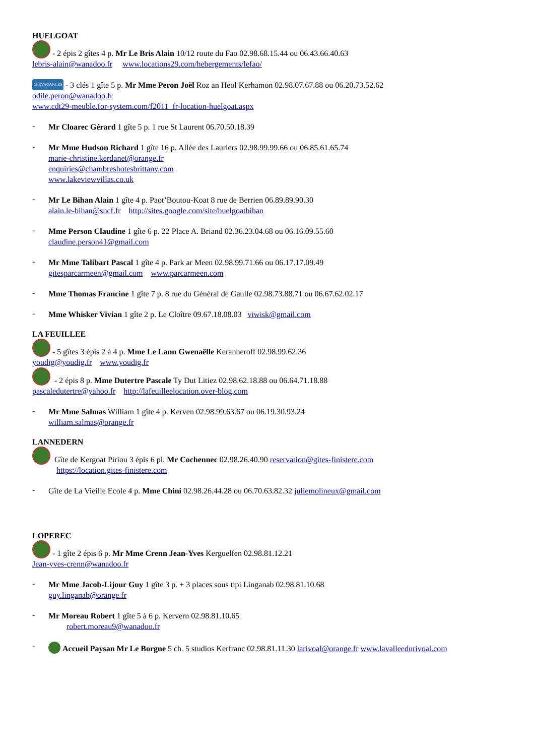HUELGOAT
- 2 épis 2 gîtes 4 p. Mr Le Bris Alain 10/12 route du Fao 02.98.68.15.44 ou 06.43.66.40.63
lebris-alain@wanadoo.fr www.locations29.com/hebergements/lefao/
CLÉVACANCES - 3 clés 1 gîte 5 p. Mr Mme Peron Joël Roz an Heol Kerhamon 02.98.07.67.88 ou 06.20.73.52.62
odile.peron@wanadoo.fr
www.cdt29-meuble.for-system.com/f2011_fr-location-huelgoat.aspx
-
Mr Cloarec Gérard 1 gîte 5 p. 1 rue St Laurent 06.70.50.18.39
-
Mr Mme Hudson Richard 1 gîte 16 p. Allée des Lauriers 02.98.99.99.66 ou 06.85.61.65.74
marie-christine.kerdanet@orange.fr
enquiries@chambreshotesbrittany.com
www.lakeviewvillas.co.uk
-
Mr Le Bihan Alain 1 gîte 4 p. Paot’Boutou-Koat 8 rue de Berrien 06.89.89.90.30
alain.le-bihan@sncf.fr http://sites.google.com/site/huelgoatbihan
-
Mme Person Claudine 1 gîte 6 p. 22 Place A. Briand 02.36.23.04.68 ou 06.16.09.55.60
claudine.person41@gmail.com
-
Mr Mme Talibart Pascal 1 gîte 4 p. Park ar Meen 02.98.99.71.66 ou 06.17.17.09.49
gitesparcarmeen@gmail.com www.parcarmeen.com
-
Mme Thomas Francine 1 gîte 7 p. 8 rue du Général de Gaulle 02.98.73.88.71 ou 06.67.62.02.17
-
Mme Whisker Vivian 1 gîte 2 p. Le Cloître 09.67.18.08.03 viwisk@gmail.com
LA FEUILLEE
- 5 gîtes 3 épis 2 à 4 p. Mme Le Lann Gwenaëlle Keranheroff 02.98.99.62.36
youdig@youdig.fr www.youdig.fr
- 2 épis 8 p. Mme Dutertre Pascale Ty Dut Litiez 02.98.62.18.88 ou 06.64.71.18.88
pascaledutertre@yahoo.fr http://lafeuilleelocation.over-blog.com
-
Mr Mme Salmas William 1 gîte 4 p. Kerven 02.98.99.63.67 ou 06.19.30.93.24
william.salmas@orange.fr
LANNEDERN
Gîte de Kergoat Piriou 3 épis 6 pl. Mr Cochennec 02.98.26.40.90 reservation@gites-finistere.com
https://location.gites-finistere.com
-
Gîte de La Vieille Ecole 4 p. Mme Chini 02.98.26.44.28 ou 06.70.63.82.32 juliemolineux@gmail.com
LOPEREC
- 1 gîte 2 épis 6 p. Mr Mme Crenn Jean-Yves Kerguelfen 02.98.81.12.21
Jean-yves-crenn@wanadoo.fr
-
Mr Mme Jacob-Lijour Guy 1 gîte 3 p. + 3 places sous tipi Linganab 02.98.81.10.68
guy.linganab@orange.fr
-
Mr Moreau Robert 1 gîte 5 à 6 p. Kervern 02.98.81.10.65
robert.moreau9@wanadoo.fr
-
Accueil Paysan Mr Le Borgne 5 ch. 5 studios Kerfranc 02.98.81.11.30 larivoal@orange.fr www.lavalleedurivoal.com